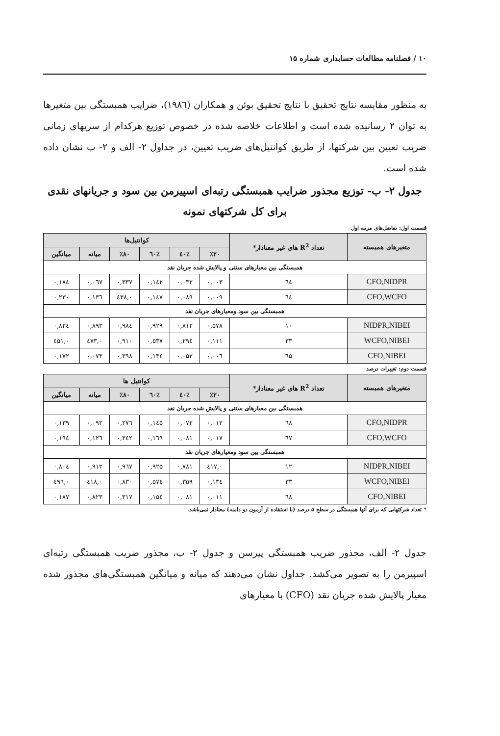۱۰ / فصلنامه مطالعات حسابداری شماره ۱۵
به منظور مقایسه نتایج تحقیق با نتایج تحقیق بوئن و همکاران (۱۹۸٦)، ضرایب همبستگی بین متغیرها به توان ۲ رسانیده شده است و اطلاعات خلاصه شده در خصوص توزیع هرکدام از سریهای زمانی ضریب تعیین بین شرکتها، از طریق کوانتیل‌های ضریب تعیین، در جداول ۲- الف و ۲- ب نشان داده شده است.
جدول ۲- ب- توزیع مجذور ضرایب همبستگی رتبه‌ای اسپیرمن بین سود و جریانهای نقدی برای کل شرکتهای نمونه
قسمت اول: تفاضل‌های مرتبه اول
| متغیرهای همبسته | تعداد R<sup>2</sup> های غیر معنادار* | کوانتیل‌ها | | | | | |
| --- | --- | --- | --- | --- | --- | --- | --- |
| | | ٪۲۰ | ٪٤۰ | ٪٦۰ | ٪۸۰ | میانه | میانگین |
| همبستگی بین معیارهای سنتی و پالایش شده جریان نقد | | | | | | | |
| CFO,NIDPR | ٦٤ | ۰,۰۰۳ | ۰,۰۳۲ | ۰,۱٤۲ | ۰,۳۳۷ | ۰,۰٦۷ | ۰,۱۸٤ |
| CFO,WCFO | ٦٤ | ۰,۰۰۹ | ۰,۰۸۹ | ۰,۱٤۷ | ۰,٤۳۸ | ۰,۱۳٦ | ۰,۲۳۰ |
| همبستگی بین سود ومعیارهای جریان نقد | | | | | | | |
| NIDPR,NIBEI | ۱۰ | ۰,۵۷۸ | ۰,۸۱۲ | ۰,۹۲۹ | ۰,۹۸٤ | ۰,۸۹۳ | ۰,۸۲٤ |
| WCFO,NIBEI | ۳۳ | ۰,۱۱۱ | ۰,۲۹٤ | ۰,۵۳۷ | ۰,۹۱۰ | ۰,٤۷۳ | ۰,٤۵۱ |
| CFO,NIBEI | ٦۵ | ۰,۰۰٦ | ۰,۰۵۲ | ۰,۱۳٤ | ۰,۳۹۸ | ۰,۰۷۳ | ۰,۱۷۲ |
قسمت دوم: تغییرات درصد
| متغیرهای همبسته | تعداد R<sup>2</sup> های غیر معنادار* | کوانتیل ها | | | | | |
| --- | --- | --- | --- | --- | --- | --- | --- |
| | | ٪۲۰ | ٪٤۰ | ٪٦۰ | ٪۸۰ | میانه | میانگین |
| همبستگی بین معیارهای سنتی و پالایش شده جریان نقد | | | | | | | |
| CFO,NIDPR | ٦۸ | ۰,۰۱۲ | ۰,۰۷۲ | ۰,۱٤۵ | ۰,۲۷٦ | ۰,۰۹۲ | ۰,۱۳۹ |
| CFO,WCFO | ٦۷ | ۰,۰۱۷ | ۰,۰۸۱ | ۰,۱٦۹ | ۰,۳٤۲ | ۰,۱۲٦ | ۰,۱۹٤ |
| همبستگی بین سود ومعیارهای جریان نقد | | | | | | | |
| NIDPR,NIBEI | ۱۲ | ۰,٤۱۷ | ۰,۷۸۱ | ۰,۹۲۵ | ۰,۹٦۷ | ۰,۹۱۲ | ۰,۸۰٤ |
| WCFO,NIBEI | ۳۳ | ۰,۱۳٤ | ۰,۳۵۹ | ۰,۵۷٤ | ۰,۸۳۰ | ۰,٤۱۸ | ۰,٤۹٦ |
| CFO,NIBEI | ٦۸ | ۰,۰۱۱ | ۰,۰۸۱ | ۰,۱۵٤ | ۰,۳۱۷ | ۰,۸۲۳ | ۰,۱۸۷ |
* تعداد شرکتهایی که برای آنها همبستگی در سطح ۵ درصد (با استفاده از آزمون دو دامنه) معنادار نمی‌باشد.
جدول ۲- الف، مجذور ضریب همبستگی پیرسن و جدول ۲- ب، مجذور ضریب همبستگی رتبه‌ای اسپیرمن را به تصویر می‌کشد. جداول نشان می‌دهند که میانه و میانگین همبستگی‌های مجذور شده معیار پالایش شده جریان نقد (CFO) با معیارهای